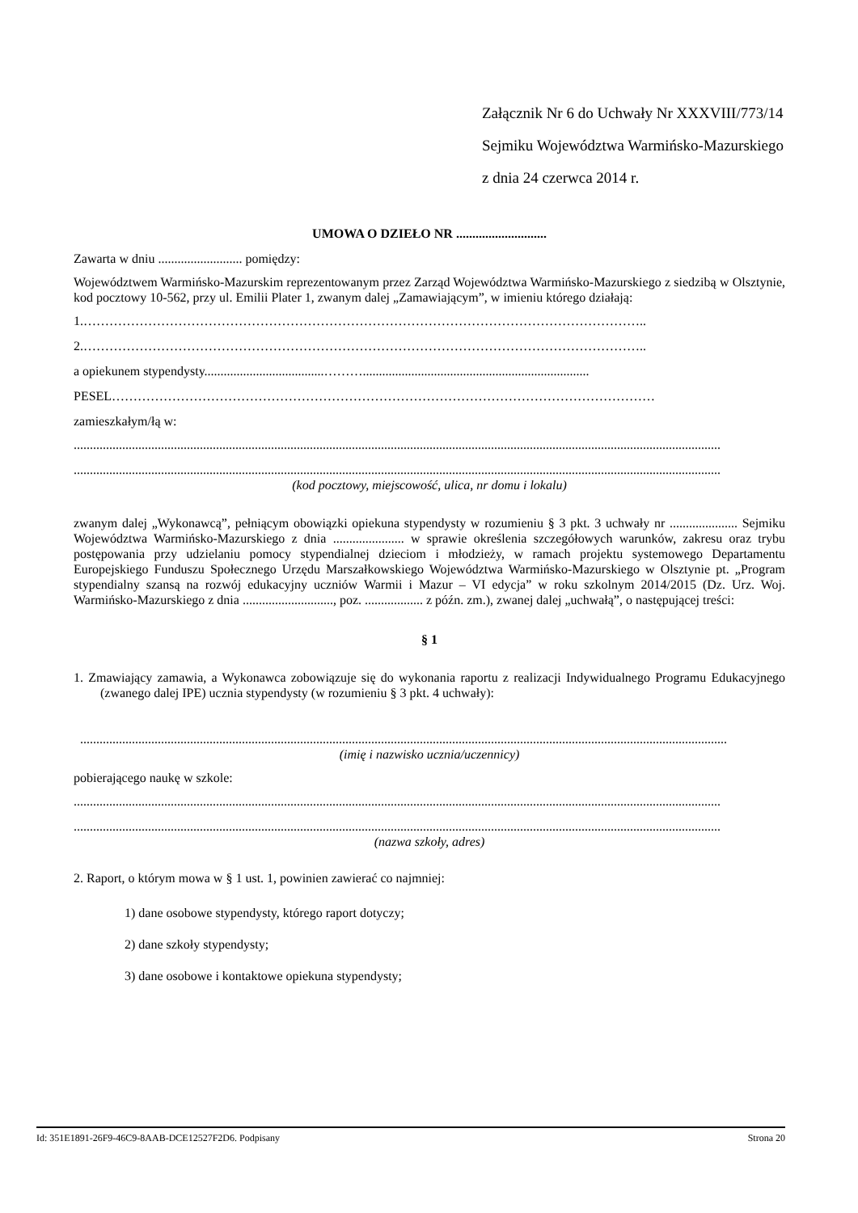Załącznik Nr 6 do Uchwały Nr XXXVIII/773/14
Sejmiku Województwa Warmińsko-Mazurskiego
z dnia 24 czerwca 2014 r.
UMOWA O DZIEŁO NR ............................
Zawarta w dniu .......................... pomiędzy:
Województwem Warmińsko-Mazurskim reprezentowanym przez Zarząd Województwa Warmińsko-Mazurskiego z siedzibą w Olsztynie, kod pocztowy 10-562, przy ul. Emilii Plater 1, zwanym dalej „Zamawiającym”, w imieniu którego działają:
1.…………………………………………………………………………………………………………………..
2.…………………………………………………………………………………………………………………..
a opiekunem stypendysty.....................................………......................................................................
PESEL………………………………………………………………………………………………………………
zamieszkałym/łą w:
........................................................................................................................................................................................................
........................................................................................................................................................................................................
(kod pocztowy, miejscowość, ulica, nr domu i lokalu)
zwanym dalej „Wykonawcą”, pełniącym obowiązki opiekuna stypendysty w rozumieniu § 3 pkt. 3 uchwały nr ..................... Sejmiku Województwa Warmińsko-Mazurskiego z dnia ...................... w sprawie określenia szczegółowych warunków, zakresu oraz trybu postępowania przy udzielaniu pomocy stypendialnej dzieciom i młodzieży, w ramach projektu systemowego Departamentu Europejskiego Funduszu Społecznego Urzędu Marszałkowskiego Województwa Warmińsko-Mazurskiego w Olsztynie pt. „Program stypendialny szansą na rozwój edukacyjny uczniów Warmii i Mazur – VI edycja” w roku szkolnym 2014/2015 (Dz. Urz. Woj. Warmińsko-Mazurskiego z dnia ............................, poz. .................. z późn. zm.), zwanej dalej „uchwałą”, o następującej treści:
§ 1
1. Zmawiający zamawia, a Wykonawca zobowiązuje się do wykonania raportu z realizacji Indywidualnego Programu Edukacyjnego (zwanego dalej IPE) ucznia stypendysty (w rozumieniu § 3 pkt. 4 uchwały):
........................................................................................................................................................................................................
(imię i nazwisko ucznia/uczennicy)
pobierającego naukę w szkole:
........................................................................................................................................................................................................
........................................................................................................................................................................................................
(nazwa szkoły, adres)
2. Raport, o którym mowa w § 1 ust. 1, powinien zawierać co najmniej:
1) dane osobowe stypendysty, którego raport dotyczy;
2) dane szkoły stypendysty;
3) dane osobowe i kontaktowe opiekuna stypendysty;
Id: 351E1891-26F9-46C9-8AAB-DCE12527F2D6. Podpisany Strona 20